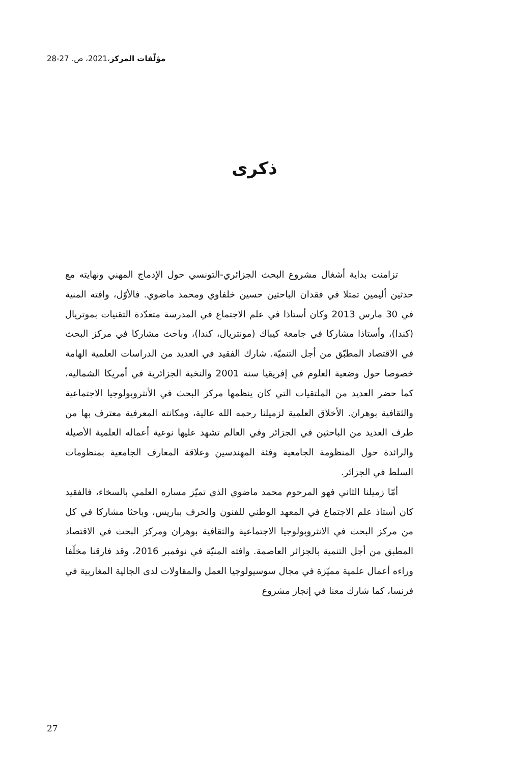مؤلّفات المركز،2021، ص. 27-28
ذكرى
تزامنت بداية أشغال مشروع البحث الجزائري-التونسي حول الإدماج المهني ونهايته مع حدثين أليمين تمثلا في فقدان الباحثين حسين خلفاوي ومحمد ماضوي. فالأوّل، وافته المنية في 30 مارس 2013 وكان أستاذا في علم الاجتماع في المدرسة متعدّدة التقنيات بموتريال (كندا)، وأستاذا مشاركا في جامعة كيباك (مونتريال، كندا)، وباحث مشاركا في مركز البحث في الاقتصاد المطبّق من أجل التنميّة. شارك الفقيد في العديد من الدراسات العلمية الهامة خصوصا حول وضعية العلوم في إفريقيا سنة 2001 والنخبة الجزائرية في أمريكا الشمالية، كما حضر العديد من الملتقيات التي كان ينظمها مركز البحث في الأنثروبولوجيا الاجتماعية والثقافية بوهران. الأخلاق العلمية لزميلنا رحمه الله عالية، ومكانته المعرفية معترف بها من طرف العديد من الباحثين في الجزائر وفي العالم تشهد عليها نوعية أعماله العلمية الأصيلة والرائدة حول المنظومة الجامعية وفئة المهندسين وعلاقة المعارف الجامعية بمنظومات السلط في الجزائر.
أمّا زميلنا الثاني فهو المرحوم محمد ماضوي الذي تميّز مساره العلمي بالسخاء، فالفقيد كان أستاذ علم الاجتماع في المعهد الوطني للفنون والحرف بباريس، وباحثا مشاركا في كل من مركز البحث في الانثروبولوجيا الاجتماعية والثقافية بوهران ومركز البحث في الاقتصاد المطبق من أجل التنمية بالجزائر العاصمة. وافته المنيّة في نوفمبر 2016، وقد فارقنا مخلّفا وراءه أعمال علمية مميّزة في مجال سوسيولوجيا العمل والمقاولات لدى الجالية المغاربية في فرنسا، كما شارك معنا في إنجاز مشروع
27